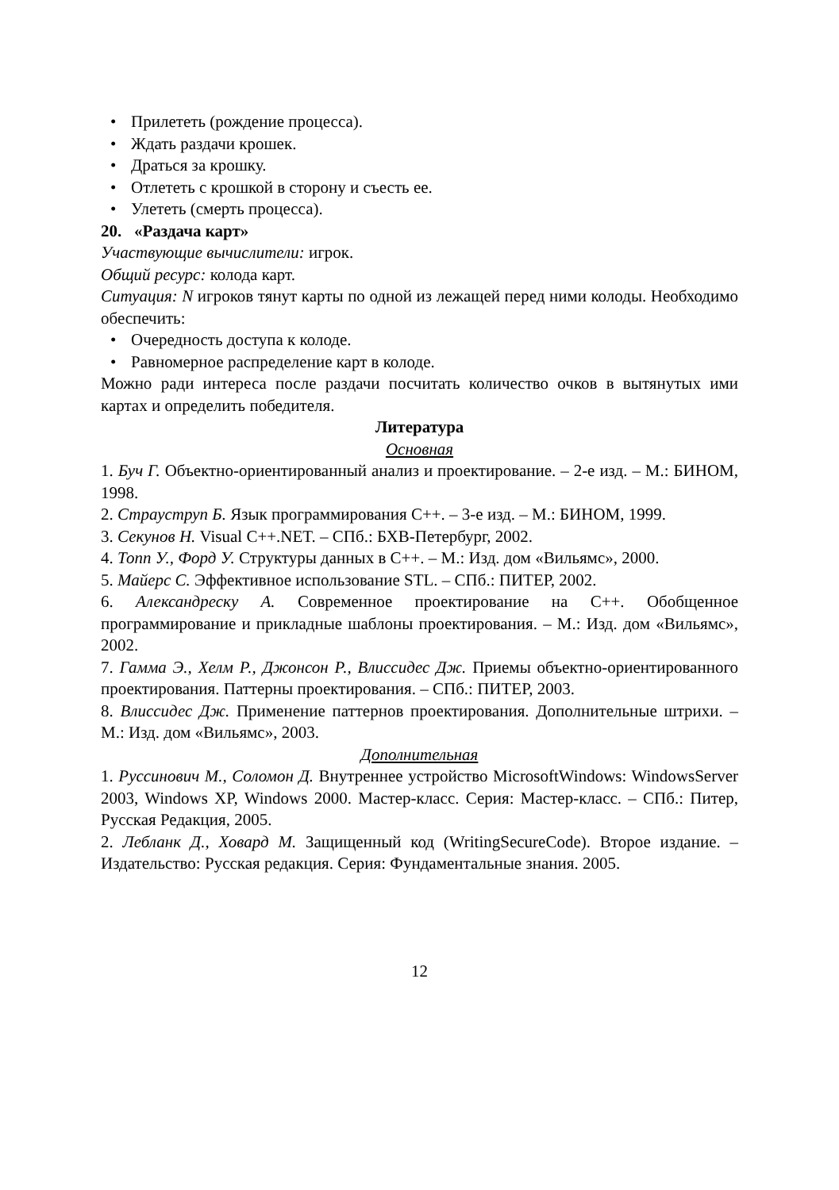• Прилететь (рождение процесса).
• Ждать раздачи крошек.
• Драться за крошку.
• Отлететь с крошкой в сторону и съесть ее.
• Улететь (смерть процесса).
20. «Раздача карт»
Участвующие вычислители: игрок.
Общий ресурс: колода карт.
Ситуация: N игроков тянут карты по одной из лежащей перед ними колоды. Необходимо обеспечить:
• Очередность доступа к колоде.
• Равномерное распределение карт в колоде.
Можно ради интереса после раздачи посчитать количество очков в вытянутых ими картах и определить победителя.
Литература
Основная
1. Буч Г. Объектно-ориентированный анализ и проектирование. – 2-е изд. – М.: БИНОМ, 1998.
2. Страуструп Б. Язык программирования C++. – 3-е изд. – М.: БИНОМ, 1999.
3. Секунов Н. Visual C++.NET. – СПб.: БХВ-Петербург, 2002.
4. Топп У., Форд У. Структуры данных в C++. – М.: Изд. дом «Вильямс», 2000.
5. Майерс С. Эффективное использование STL. – СПб.: ПИТЕР, 2002.
6. Александреску А. Современное проектирование на C++. Обобщенное программирование и прикладные шаблоны проектирования. – М.: Изд. дом «Вильямс», 2002.
7. Гамма Э., Хелм Р., Джонсон Р., Влиссидес Дж. Приемы объектно-ориентированного проектирования. Паттерны проектирования. – СПб.: ПИТЕР, 2003.
8. Влиссидес Дж. Применение паттернов проектирования. Дополнительные штрихи. – М.: Изд. дом «Вильямс», 2003.
Дополнительная
1. Руссинович М., Соломон Д. Внутреннее устройство MicrosoftWindows: WindowsServer 2003, Windows XP, Windows 2000. Мастер-класс. Серия: Мастер-класс. – СПб.: Питер, Русская Редакция, 2005.
2. Лебланк Д., Ховард М. Защищенный код (WritingSecureCode). Второе издание. – Издательство: Русская редакция. Серия: Фундаментальные знания. 2005.
12